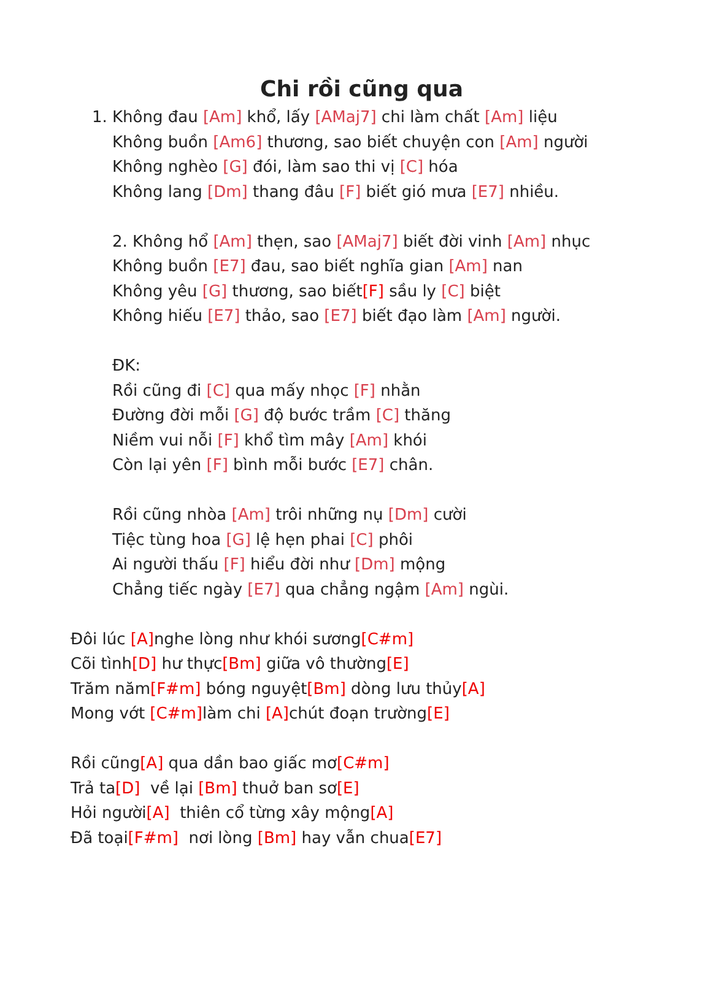Chi rồi cũng qua
1. Không đau [Am] khổ, lấy [AMaj7] chi làm chất [Am] liệu
Không buồn [Am6] thương, sao biết chuyện con [Am] người
Không nghèo [G] đói, làm sao thi vị [C] hóa
Không lang [Dm] thang đâu [F] biết gió mưa [E7] nhiều.
2. Không hổ [Am] thẹn, sao [AMaj7] biết đời vinh [Am] nhục
Không buồn [E7] đau, sao biết nghĩa gian [Am] nan
Không yêu [G] thương, sao biết[F] sầu ly [C] biệt
Không hiếu [E7] thảo, sao [E7] biết đạo làm [Am] người.
ĐK:
Rồi cũng đi [C] qua mấy nhọc [F] nhằn
Đường đời mỗi [G] độ bước trầm [C] thăng
Niềm vui nỗi [F] khổ tìm mây [Am] khói
Còn lại yên [F] bình mỗi bước [E7] chân.
Rồi cũng nhòa [Am] trôi những nụ [Dm] cười
Tiệc tùng hoa [G] lệ hẹn phai [C] phôi
Ai người thấu [F] hiểu đời như [Dm] mộng
Chẳng tiếc ngày [E7] qua chẳng ngậm [Am] ngùi.
Đôi lúc [A] nghe lòng như khói sương[C#m]
Cõi tình[D] hư thực[Bm] giữa vô thường[E]
Trăm năm[F#m] bóng nguyệt[Bm] dòng lưu thủy[A]
Mong vớt [C#m] làm chi [A] chút đoạn trường[E]
Rồi cũng[A] qua dần bao giấc mơ[C#m]
Trả ta[D] về lại [Bm] thuở ban sơ[E]
Hỏi người[A] thiên cổ từng xây mộng[A]
Đã toại[F#m] nơi lòng [Bm] hay vẫn chua[E7]